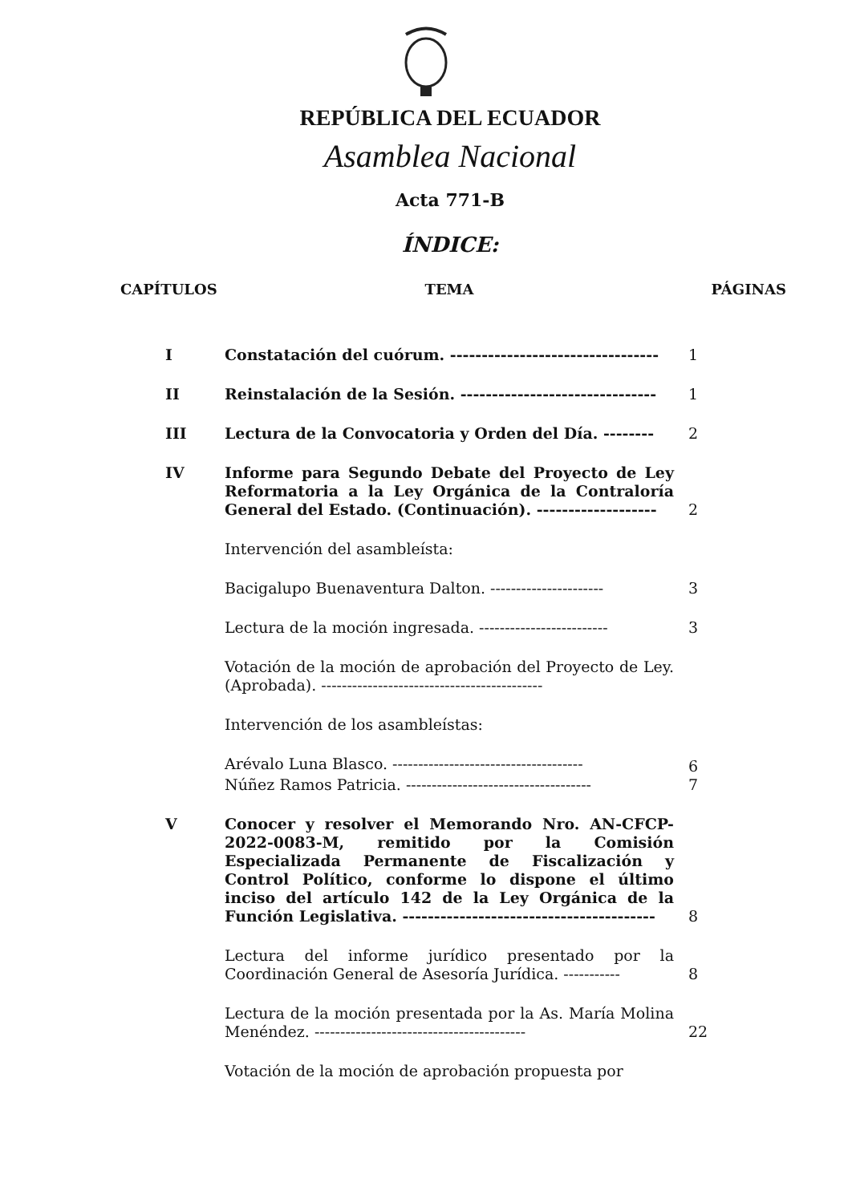REPÚBLICA DEL ECUADOR
Asamblea Nacional
Acta 771-B
ÍNDICE:
| CAPÍTULOS | TEMA | PÁGINAS |
| --- | --- | --- |
| I | Constatación del cuórum. --------------------------------- | 1 |
| II | Reinstalación de la Sesión. ------------------------------- | 1 |
| III | Lectura de la Convocatoria y Orden del Día. -------- | 2 |
| IV | Informe para Segundo Debate del Proyecto de Ley Reformatoria a la Ley Orgánica de la Contraloría General del Estado. (Continuación). ------------------- | 2 |
| | Intervención del asambleísta: | |
| | Bacigalupo Buenaventura Dalton. ---------------------- | 3 |
| | Lectura de la moción ingresada. ------------------------- | 3 |
| | Votación de la moción de aprobación del Proyecto de Ley. (Aprobada). ------------------------------------------- | |
| | Intervención de los asambleístas: | |
| | Arévalo Luna Blasco. ------------------------------------- | 6 |
| | Núñez Ramos Patricia. ------------------------------------ | 7 |
| V | Conocer y resolver el Memorando Nro. AN-CFCP-2022-0083-M, remitido por la Comisión Especializada Permanente de Fiscalización y Control Político, conforme lo dispone el último inciso del artículo 142 de la Ley Orgánica de la Función Legislativa. ---------------------------------------- | 8 |
| | Lectura del informe jurídico presentado por la Coordinación General de Asesoría Jurídica. ----------- | 8 |
| | Lectura de la moción presentada por la As. María Molina Menéndez. ----------------------------------------- | 22 |
| | Votación de la moción de aprobación propuesta por | |